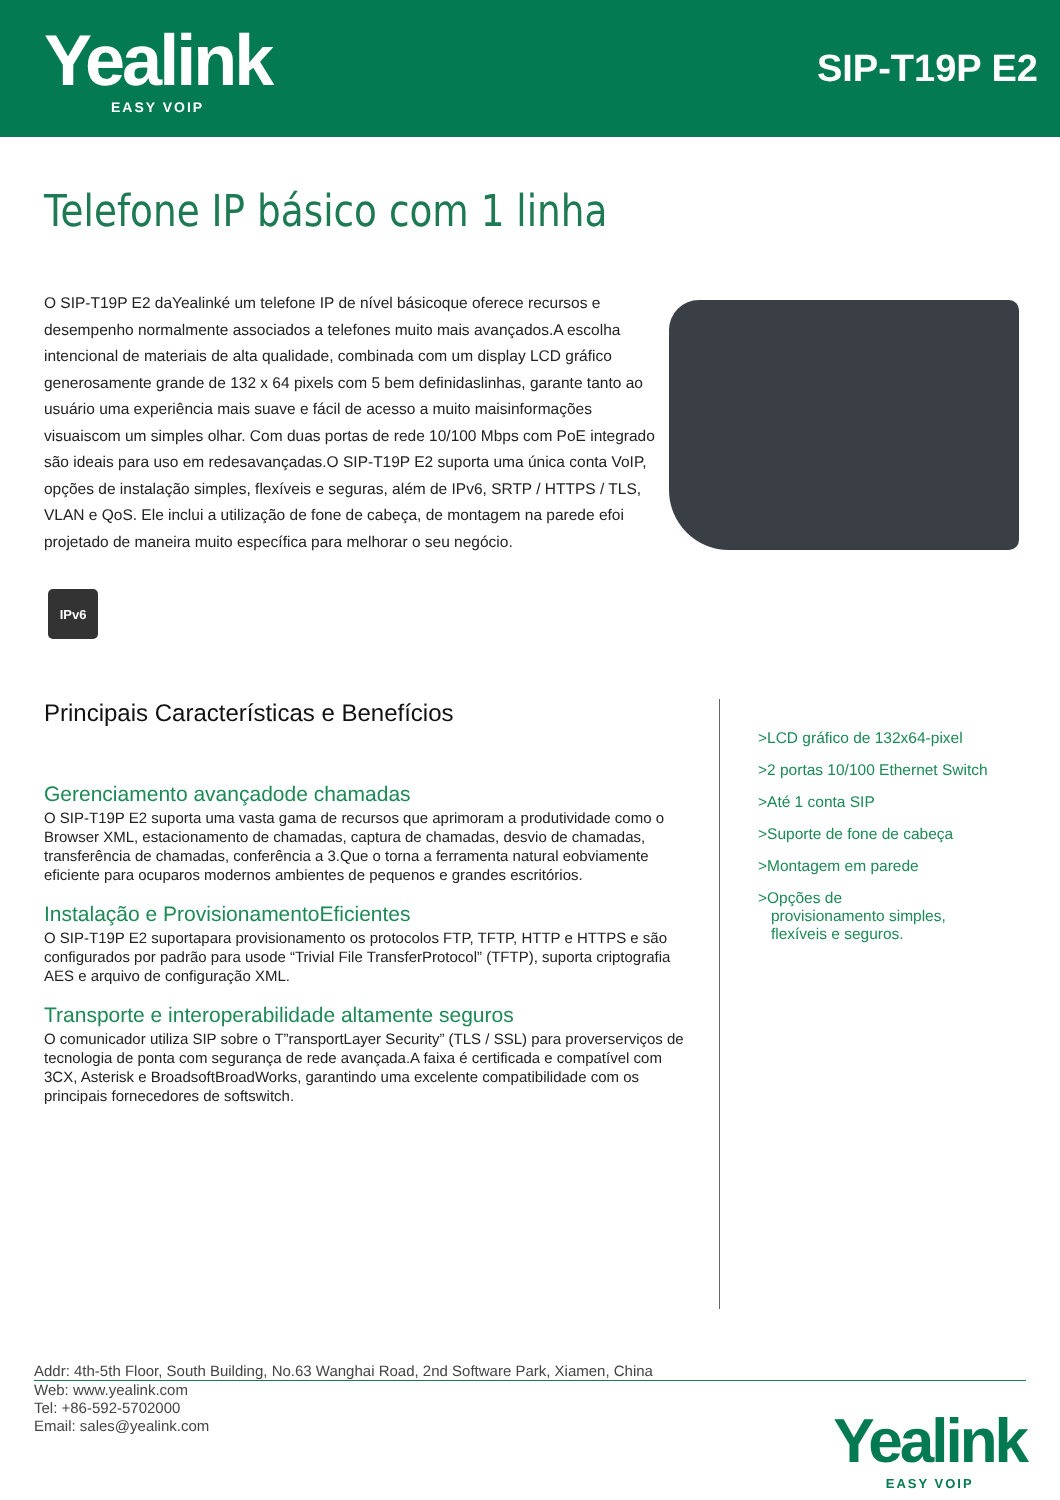Yealink
EASY VOIP
SIP-T19P E2
Telefone IP básico com 1 linha
O SIP-T19P E2 daYealinké um telefone IP de nível básicoque oferece recursos e desempenho normalmente associados a telefones muito mais avançados.A escolha intencional de materiais de alta qualidade, combinada com um display LCD gráfico generosamente grande de 132 x 64 pixels com 5 bem definidaslinhas, garante tanto ao usuário uma experiência mais suave e fácil de acesso a muito maisinformações visuaiscom um simples olhar. Com duas portas de rede 10/100 Mbps com PoE integrado são ideais para uso em redesavançadas.O SIP-T19P E2 suporta uma única conta VoIP, opções de instalação simples, flexíveis e seguras, além de IPv6, SRTP / HTTPS / TLS, VLAN e QoS. Ele inclui a utilização de fone de cabeça, de montagem na parede efoi projetado de maneira muito específica para melhorar o seu negócio.
IPv6
Principais Características e Benefícios
Gerenciamento avançadode chamadas
O SIP-T19P E2 suporta uma vasta gama de recursos que aprimoram a produtividade como o Browser XML, estacionamento de chamadas, captura de chamadas, desvio de chamadas, transferência de chamadas, conferência a 3.Que o torna a ferramenta natural eobviamente eficiente para ocuparos modernos ambientes de pequenos e grandes escritórios.
Instalação e ProvisionamentoEficientes
O SIP-T19P E2 suportapara provisionamento os protocolos FTP, TFTP, HTTP e HTTPS e são configurados por padrão para usode “Trivial File TransferProtocol” (TFTP), suporta criptografia AES e arquivo de configuração XML.
Transporte e interoperabilidade altamente seguros
O comunicador utiliza SIP sobre o T”ransportLayer Security” (TLS / SSL) para proverserviços de tecnologia de ponta com segurança de rede avançada.A faixa é certificada e compatível com 3CX, Asterisk e BroadsoftBroadWorks, garantindo uma excelente compatibilidade com os principais fornecedores de softswitch.
>LCD gráfico de 132x64-pixel
>2 portas 10/100 Ethernet Switch
>Até 1 conta SIP
>Suporte de fone de cabeça
>Montagem em parede
>Opções de
provisionamento simples,
flexíveis e seguros.
Addr: 4th-5th Floor, South Building, No.63 Wanghai Road, 2nd Software Park, Xiamen, China
Web: www.yealink.com
Tel: +86-592-5702000
Email: sales@yealink.com
Yealink
EASY VOIP